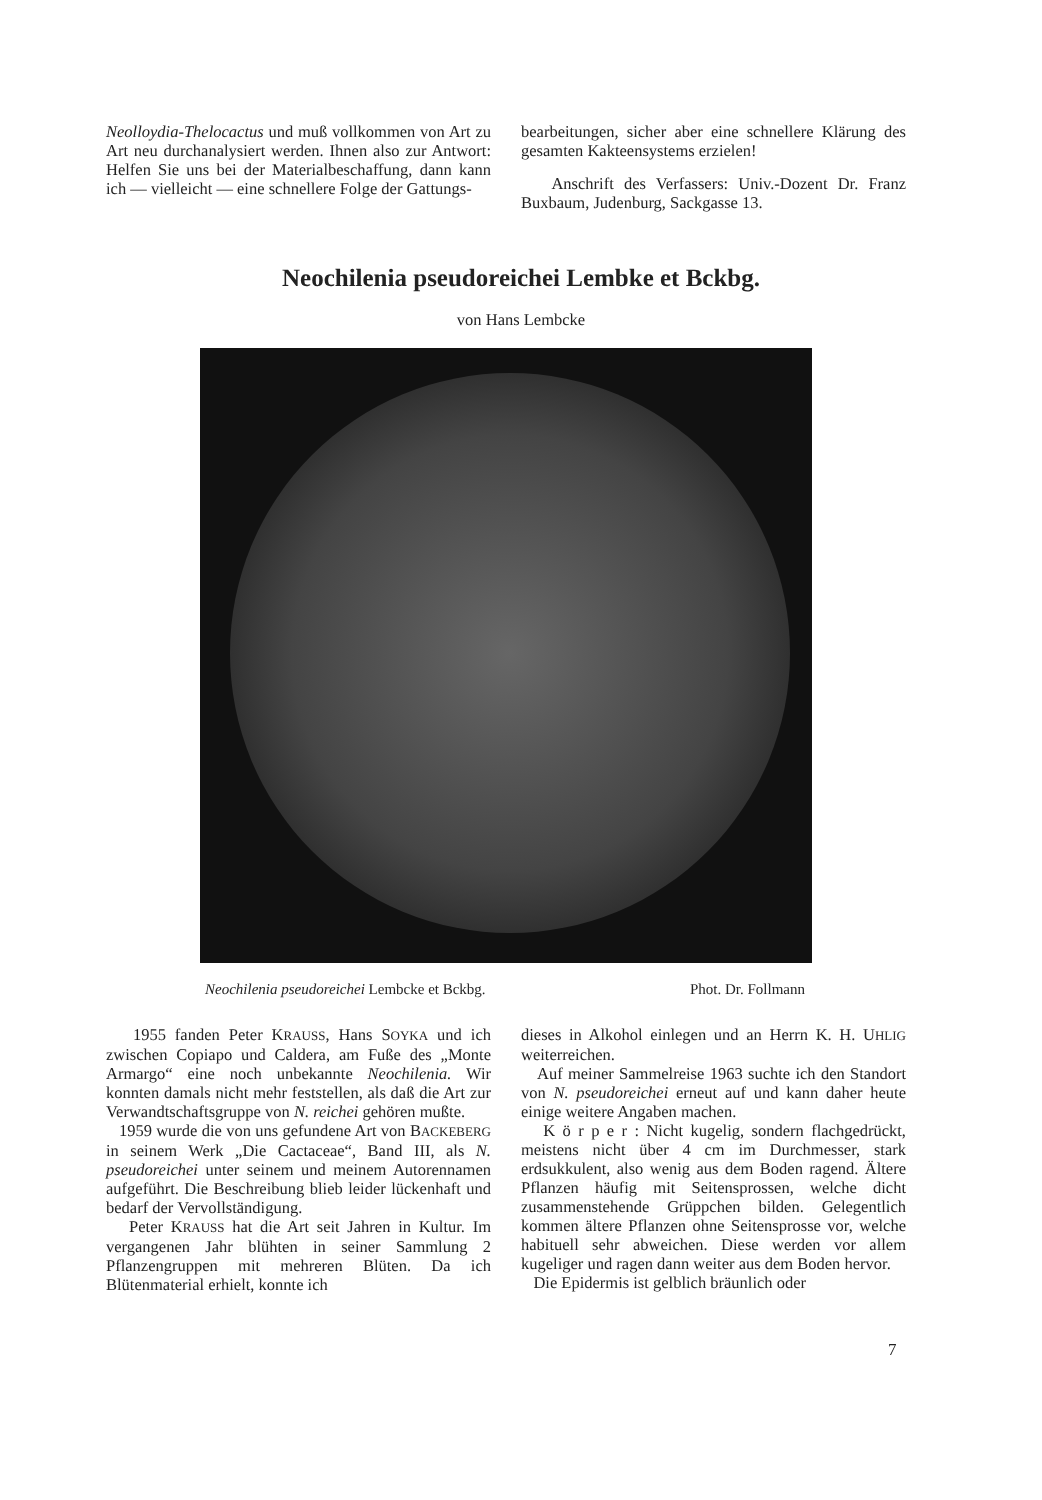Neolloydia-Thelocactus und muß vollkommen von Art zu Art neu durchanalysiert werden. Ihnen also zur Antwort: Helfen Sie uns bei der Materialbeschaffung, dann kann ich — vielleicht — eine schnellere Folge der Gattungs-
bearbeitungen, sicher aber eine schnellere Klärung des gesamten Kakteensystems erzielen!
Anschrift des Verfassers: Univ.-Dozent Dr. Franz Buxbaum, Judenburg, Sackgasse 13.
Neochilenia pseudoreichei Lembke et Bckbg.
von Hans Lembcke
Neochilenia pseudoreichei Lembcke et Bckbg. Phot. Dr. Follmann
1955 fanden Peter KRAUSS, Hans SOYKA und ich zwischen Copiapo und Caldera, am Fuße des „Monte Armargo“ eine noch unbekannte Neochilenia. Wir konnten damals nicht mehr feststellen, als daß die Art zur Verwandtschaftsgruppe von N. reichei gehören mußte.
1959 wurde die von uns gefundene Art von BACKEBERG in seinem Werk „Die Cactaceae“, Band III, als N. pseudoreichei unter seinem und meinem Autorennamen aufgeführt. Die Beschreibung blieb leider lückenhaft und bedarf der Vervollständigung.
Peter KRAUSS hat die Art seit Jahren in Kultur. Im vergangenen Jahr blühten in seiner Sammlung 2 Pflanzengruppen mit mehreren Blüten. Da ich Blütenmaterial erhielt, konnte ich
dieses in Alkohol einlegen und an Herrn K. H. UHLIG weiterreichen.
Auf meiner Sammelreise 1963 suchte ich den Standort von N. pseudoreichei erneut auf und kann daher heute einige weitere Angaben machen.
K ö r p e r : Nicht kugelig, sondern flachgedrückt, meistens nicht über 4 cm im Durchmesser, stark erdsukkulent, also wenig aus dem Boden ragend. Ältere Pflanzen häufig mit Seitensprossen, welche dicht zusammenstehende Grüppchen bilden. Gelegentlich kommen ältere Pflanzen ohne Seitensprosse vor, welche habituell sehr abweichen. Diese werden vor allem kugeliger und ragen dann weiter aus dem Boden hervor.
Die Epidermis ist gelblich bräunlich oder
7